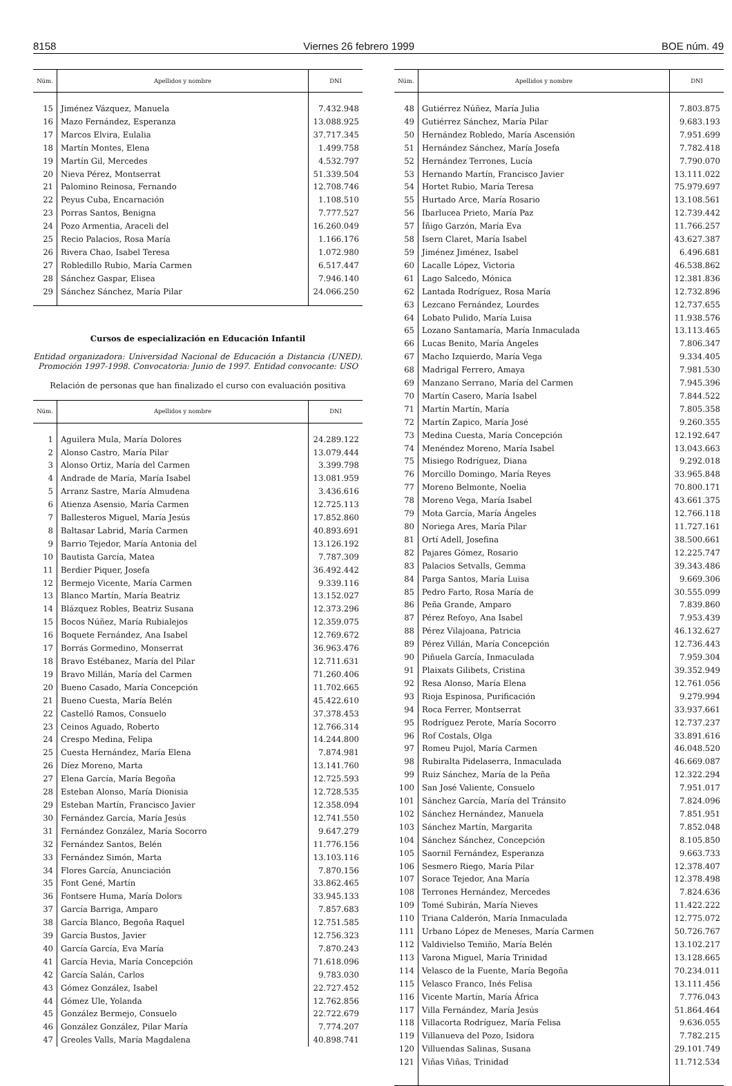8158 Viernes 26 febrero 1999 BOE núm. 49
| Núm. | Apellidos y nombre | DNI |
| --- | --- | --- |
| 15 | Jiménez Vázquez, Manuela | 7.432.948 |
| 16 | Mazo Fernández, Esperanza | 13.088.925 |
| 17 | Marcos Elvira, Eulalia | 37.717.345 |
| 18 | Martín Montes, Elena | 1.499.758 |
| 19 | Martín Gil, Mercedes | 4.532.797 |
| 20 | Nieva Pérez, Montserrat | 51.339.504 |
| 21 | Palomino Reinosa, Fernando | 12.708.746 |
| 22 | Peyus Cuba, Encarnación | 1.108.510 |
| 23 | Porras Santos, Benigna | 7.777.527 |
| 24 | Pozo Armentia, Araceli del | 16.260.049 |
| 25 | Recio Palacios, Rosa María | 1.166.176 |
| 26 | Rivera Chao, Isabel Teresa | 1.072.980 |
| 27 | Robledillo Rubio, María Carmen | 6.517.447 |
| 28 | Sánchez Gaspar, Elisea | 7.946.140 |
| 29 | Sánchez Sánchez, María Pilar | 24.066.250 |
Cursos de especialización en Educación Infantil
Entidad organizadora: Universidad Nacional de Educación a Distancia (UNED). Promoción 1997-1998. Convocatoria: Junio de 1997. Entidad convocante: USO
Relación de personas que han finalizado el curso con evaluación positiva
| Núm. | Apellidos y nombre | DNI |
| --- | --- | --- |
| 1 | Aguilera Mula, María Dolores | 24.289.122 |
| 2 | Alonso Castro, María Pilar | 13.079.444 |
| 3 | Alonso Ortiz, María del Carmen | 3.399.798 |
| 4 | Andrade de María, María Isabel | 13.081.959 |
| 5 | Arranz Sastre, María Almudena | 3.436.616 |
| 6 | Atienza Asensio, María Carmen | 12.725.113 |
| 7 | Ballesteros Miguel, María Jesús | 17.852.860 |
| 8 | Baltasar Labrid, María Carmen | 40.893.691 |
| 9 | Barrio Tejedor, María Antonia del | 13.126.192 |
| 10 | Bautista García, Matea | 7.787.309 |
| 11 | Berdier Piquer, Josefa | 36.492.442 |
| 12 | Bermejo Vicente, María Carmen | 9.339.116 |
| 13 | Blanco Martín, María Beatriz | 13.152.027 |
| 14 | Blázquez Robles, Beatriz Susana | 12.373.296 |
| 15 | Bocos Núñez, María Rubialejos | 12.359.075 |
| 16 | Boquete Fernández, Ana Isabel | 12.769.672 |
| 17 | Borrás Gormedino, Monserrat | 36.963.476 |
| 18 | Bravo Estébanez, María del Pilar | 12.711.631 |
| 19 | Bravo Millán, María del Carmen | 71.260.406 |
| 20 | Bueno Casado, María Concepción | 11.702.665 |
| 21 | Bueno Cuesta, María Belén | 45.422.610 |
| 22 | Castelló Ramos, Consuelo | 37.378.453 |
| 23 | Ceinos Aguado, Roberto | 12.766.314 |
| 24 | Crespo Medina, Felipa | 14.244.800 |
| 25 | Cuesta Hernández, María Elena | 7.874.981 |
| 26 | Díez Moreno, Marta | 13.141.760 |
| 27 | Elena García, María Begoña | 12.725.593 |
| 28 | Esteban Alonso, María Dionisia | 12.728.535 |
| 29 | Esteban Martín, Francisco Javier | 12.358.094 |
| 30 | Fernández García, María Jesús | 12.741.550 |
| 31 | Fernández González, María Socorro | 9.647.279 |
| 32 | Fernández Santos, Belén | 11.776.156 |
| 33 | Fernández Simón, Marta | 13.103.116 |
| 34 | Flores García, Anunciación | 7.870.156 |
| 35 | Font Gené, Martín | 33.862.465 |
| 36 | Fontsere Huma, María Dolors | 33.945.133 |
| 37 | García Barriga, Amparo | 7.857.683 |
| 38 | García Blanco, Begoña Raquel | 12.751.585 |
| 39 | García Bustos, Javier | 12.756.323 |
| 40 | García García, Eva María | 7.870.243 |
| 41 | García Hevia, María Concepción | 71.618.096 |
| 42 | García Salán, Carlos | 9.783.030 |
| 43 | Gómez González, Isabel | 22.727.452 |
| 44 | Gómez Ule, Yolanda | 12.762.856 |
| 45 | González Bermejo, Consuelo | 22.722.679 |
| 46 | González González, Pilar María | 7.774.207 |
| 47 | Greoles Valls, María Magdalena | 40.898.741 |
| Núm. | Apellidos y nombre | DNI |
| --- | --- | --- |
| 48 | Gutiérrez Núñez, María Julia | 7.803.875 |
| 49 | Gutiérrez Sánchez, María Pilar | 9.683.193 |
| 50 | Hernández Robledo, María Ascensión | 7.951.699 |
| 51 | Hernández Sánchez, María Josefa | 7.782.418 |
| 52 | Hernández Terrones, Lucía | 7.790.070 |
| 53 | Hernando Martín, Francisco Javier | 13.111.022 |
| 54 | Hortet Rubio, María Teresa | 75.979.697 |
| 55 | Hurtado Arce, María Rosario | 13.108.561 |
| 56 | Ibarlucea Prieto, María Paz | 12.739.442 |
| 57 | Íñigo Garzón, María Eva | 11.766.257 |
| 58 | Isern Claret, María Isabel | 43.627.387 |
| 59 | Jiménez Jiménez, Isabel | 6.496.681 |
| 60 | Lacalle López, Victoria | 46.538.862 |
| 61 | Lago Salcedo, Mónica | 12.381.836 |
| 62 | Lantada Rodríguez, Rosa María | 12.732.896 |
| 63 | Lezcano Fernández, Lourdes | 12.737.655 |
| 64 | Lobato Pulido, María Luisa | 11.938.576 |
| 65 | Lozano Santamaría, María Inmaculada | 13.113.465 |
| 66 | Lucas Benito, María Ángeles | 7.806.347 |
| 67 | Macho Izquierdo, María Vega | 9.334.405 |
| 68 | Madrigal Ferrero, Amaya | 7.981.530 |
| 69 | Manzano Serrano, María del Carmen | 7.945.396 |
| 70 | Martín Casero, María Isabel | 7.844.522 |
| 71 | Martín Martín, María | 7.805.358 |
| 72 | Martín Zapico, María José | 9.260.355 |
| 73 | Medina Cuesta, María Concepción | 12.192.647 |
| 74 | Menéndez Moreno, María Isabel | 13.043.663 |
| 75 | Misiego Rodríguez, Diana | 9.292.018 |
| 76 | Morcillo Domingo, María Reyes | 33.965.848 |
| 77 | Moreno Belmonte, Noelia | 70.800.171 |
| 78 | Moreno Vega, María Isabel | 43.661.375 |
| 79 | Mota García, María Ángeles | 12.766.118 |
| 80 | Noriega Ares, María Pilar | 11.727.161 |
| 81 | Ortí Adell, Josefina | 38.500.661 |
| 82 | Pajares Gómez, Rosario | 12.225.747 |
| 83 | Palacios Setvalls, Gemma | 39.343.486 |
| 84 | Parga Santos, María Luisa | 9.669.306 |
| 85 | Pedro Farto, Rosa María de | 30.555.099 |
| 86 | Peña Grande, Amparo | 7.839.860 |
| 87 | Pérez Refoyo, Ana Isabel | 7.953.439 |
| 88 | Pérez Vilajoana, Patricia | 46.132.627 |
| 89 | Pérez Villán, María Concepción | 12.736.443 |
| 90 | Piñuela García, Inmaculada | 7.959.304 |
| 91 | Plaixats Gilibets, Cristina | 39.352.949 |
| 92 | Resa Alonso, María Elena | 12.761.056 |
| 93 | Rioja Espinosa, Purificación | 9.279.994 |
| 94 | Roca Ferrer, Montserrat | 33.937.661 |
| 95 | Rodríguez Perote, María Socorro | 12.737.237 |
| 96 | Rof Costals, Olga | 33.891.616 |
| 97 | Romeu Pujol, María Carmen | 46.048.520 |
| 98 | Rubiralta Pidelaserra, Inmaculada | 46.669.087 |
| 99 | Ruiz Sánchez, María de la Peña | 12.322.294 |
| 100 | San José Valiente, Consuelo | 7.951.017 |
| 101 | Sánchez García, María del Tránsito | 7.824.096 |
| 102 | Sánchez Hernández, Manuela | 7.851.951 |
| 103 | Sánchez Martín, Margarita | 7.852.048 |
| 104 | Sánchez Sánchez, Concepción | 8.105.850 |
| 105 | Saornil Fernández, Esperanza | 9.663.733 |
| 106 | Sesmero Riego, María Pilar | 12.378.407 |
| 107 | Sorace Tejedor, Ana María | 12.378.498 |
| 108 | Terrones Hernández, Mercedes | 7.824.636 |
| 109 | Tomé Subirán, María Nieves | 11.422.222 |
| 110 | Triana Calderón, María Inmaculada | 12.775.072 |
| 111 | Urbano López de Meneses, María Carmen | 50.726.767 |
| 112 | Valdivielso Temiño, María Belén | 13.102.217 |
| 113 | Varona Miguel, María Trinidad | 13.128.665 |
| 114 | Velasco de la Fuente, María Begoña | 70.234.011 |
| 115 | Velasco Franco, Inés Felisa | 13.111.456 |
| 116 | Vicente Martín, María África | 7.776.043 |
| 117 | Villa Fernández, María Jesús | 51.864.464 |
| 118 | Villacorta Rodríguez, María Felisa | 9.636.055 |
| 119 | Villanueva del Pozo, Isidora | 7.782.215 |
| 120 | Villuendas Salinas, Susana | 29.101.749 |
| 121 | Viñas Viñas, Trinidad | 11.712.534 |